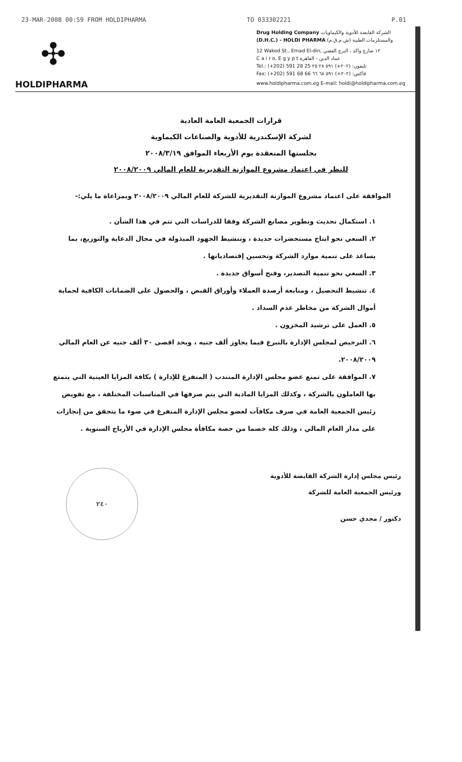23-MAR-2008 00:59 FROM HOLDIPHARMA TO 033302221 P.01
✣
HOLDIPHARMA
Drug Holding Company الشركة القابضة للأدوية والكيماويات
(D.H.C.) - HOLDI PHARMA والمستلزمات الطبية (ش.م.ق.م)
12 Waked St., Emad El-din, ١٢ شارع واكد ، البرج الفضي
C a i r o, E g y p t عماد الدين - القاهرة
Tel.: (+202) 591 28 25 تليفون: (٢٠٢+) ٥٩١ ٢٨ ٢٥
Fax: (+202) 591 68 66 فاكس: (٢٠٢+) ٥٩١ ٦٨ ٦٦
www.holdipharma.com.eg E-mail: holdi@holdipharma.com.eg
قرارات الجمعية العامة العادية
لشركة الإسكندرية للأدوية والصناعات الكيماوية
بجلستها المنعقدة يوم الأربعاء الموافق ٢٠٠٨/٣/١٩
للنظر في اعتماد مشروع الموازنة التقديرية للعام المالي ٢٠٠٨/٢٠٠٩
الموافقة على اعتماد مشروع الموازنة التقديرية للشركة للعام المالي ٢٠٠٨/٢٠٠٩ وبمراعاة ما يلي:-
١. استكمال تحديث وتطوير مصانع الشركة وفقا للدراسات التي تتم في هذا الشأن .
٢. السعي نحو انتاج مستحضرات جديدة ، وتنشيط الجهود المبذولة في مجال الدعاية والتوزيع، بما يساعد على تنمية موارد الشركة وتحسين إقتصادياتها .
٣. السعي نحو تنمية التصدير، وفتح أسواق جديدة .
٤. تنشيط التحصيل ، ومتابعة أرصدة العملاء وأوراق القبض ، والحصول على الضمانات الكافية لحماية أموال الشركة من مخاطر عدم السداد .
٥. العمل على ترشيد المخزون .
٦. الترخيص لمجلس الإدارة بالتبرع فيما يجاوز ألف جنيه ، وبحد اقصى ٣٠ ألف جنيه عن العام المالي ٢٠٠٨/٢٠٠٩.
٧. الموافقة على تمتع عضو مجلس الإدارة المنتدب ( المتفرغ للإدارة ) بكافة المزايا العينية التي يتمتع بها العاملون بالشركة ، وكذلك المزايا المادية التي يتم صرفها في المناسبات المختلفة ، مع تفويض رئيس الجمعية العامة في صرف مكافآت لعضو مجلس الإدارة المتفرغ في ضوء ما يتحقق من إنجازات على مدار العام المالي ، وذلك كله خصما من حصة مكافأة مجلس الإدارة في الأرباح السنوية .
رئيس مجلس إدارة الشركة القابضة للأدوية
ورئيس الجمعية العامة للشركة
دكتور / مجدي حسن
٢٤٠